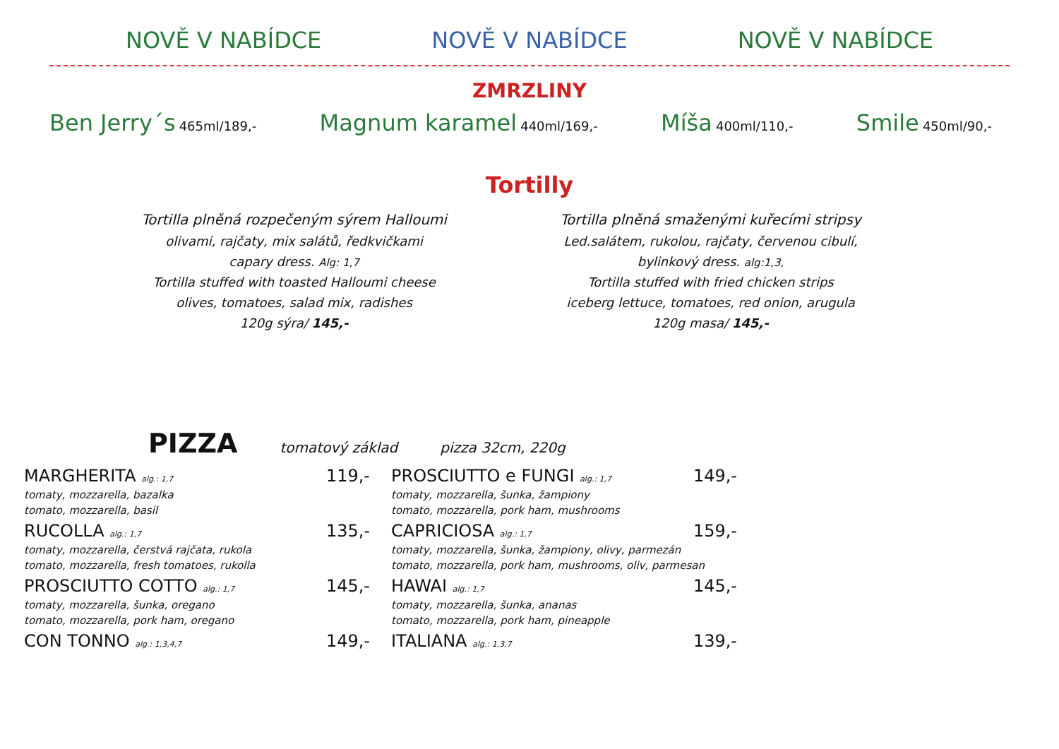NOVĚ V NABÍDCE NOVĚ V NABÍDCE NOVĚ V NABÍDCE
ZMRZLINY
Ben Jerry´s 465ml/189,-
Magnum karamel 440ml/169,-
Míša 400ml/110,-
Smile 450ml/90,-
Tortilly
Tortilla plněná rozpečeným sýrem Halloumi
olivami, rajčaty, mix salátů, ředkvičkami
capary dress. Alg: 1,7
Tortilla stuffed with toasted Halloumi cheese
olives, tomatoes, salad mix, radishes
120g sýra/ 145,-
Tortilla plněná smaženými kuřecími stripsy
Led.salátem, rukolou, rajčaty, červenou cibulí,
bylinkový dress. alg:1,3,
Tortilla stuffed with fried chicken strips
iceberg lettuce, tomatoes, red onion, arugula
120g masa/ 145,-
PIZZA tomatový základ pizza 32cm, 220g
MARGHERITA alg.: 1,7 119,-
tomaty, mozzarella, bazalka
tomato, mozzarella, basil
RUCOLLA alg.: 1,7 135,-
tomaty, mozzarella, čerstvá rajčata, rukola
tomato, mozzarella, fresh tomatoes, rukolla
PROSCIUTTO COTTO alg.: 1,7 145,-
tomaty, mozzarella, šunka, oregano
tomato, mozzarella, pork ham, oregano
CON TONNO alg.: 1,3,4,7 149,-
PROSCIUTTO e FUNGI alg.: 1,7 149,-
tomaty, mozzarella, šunka, žampiony
tomato, mozzarella, pork ham, mushrooms
CAPRICIOSA alg.: 1,7 159,-
tomaty, mozzarella, šunka, žampiony, olivy, parmezán
tomato, mozzarella, pork ham, mushrooms, oliv, parmesan
HAWAI alg.: 1,7 145,-
tomaty, mozzarella, šunka, ananas
tomato, mozzarella, pork ham, pineapple
ITALIANA alg.: 1,3,7 139,-